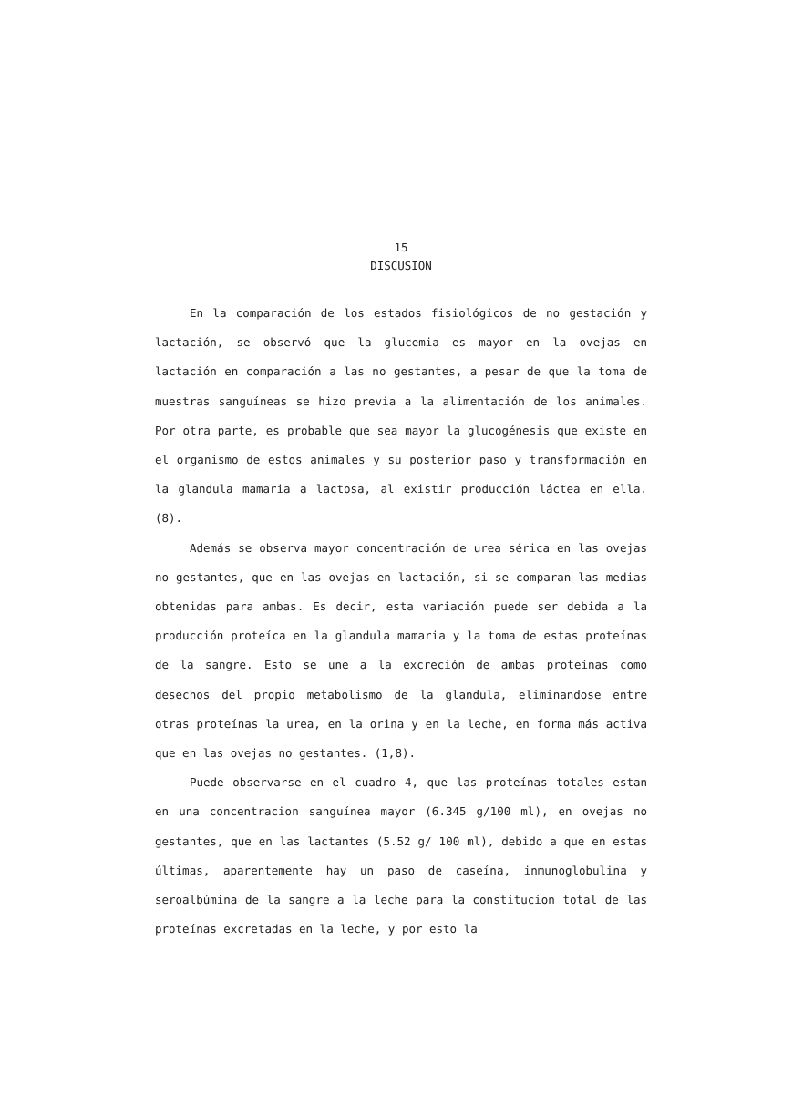15
DISCUSION
En la comparación de los estados fisiológicos de no gestación y lactación, se observó que la glucemia es mayor en la ovejas en lactación en comparación a las no gestantes, a pesar de que la toma de muestras sanguíneas se hizo previa a la alimentación de los animales. Por otra parte, es probable que sea mayor la glucogénesis que existe en el organismo de estos animales y su posterior paso y transformación en la glandula mamaria a lactosa, al existir producción láctea en ella. (8).
Además se observa mayor concentración de urea sérica en las ovejas no gestantes, que en las ovejas en lactación, si se comparan las medias obtenidas para ambas. Es decir, esta variación puede ser debida a la producción proteíca en la glandula mamaria y la toma de estas proteínas de la sangre. Esto se une a la excreción de ambas proteínas como desechos del propio metabolismo de la glandula, eliminandose entre otras proteínas la urea, en la orina y en la leche, en forma más activa que en las ovejas no gestantes. (1,8).
Puede observarse en el cuadro 4, que las proteínas totales estan en una concentracion sanguínea mayor (6.345 g/100 ml), en ovejas no gestantes, que en las lactantes (5.52 g/ 100 ml), debido a que en estas últimas, aparentemente hay un paso de caseína, inmunoglobulina y seroalbúmina de la sangre a la leche para la constitucion total de las proteínas excretadas en la leche, y por esto la